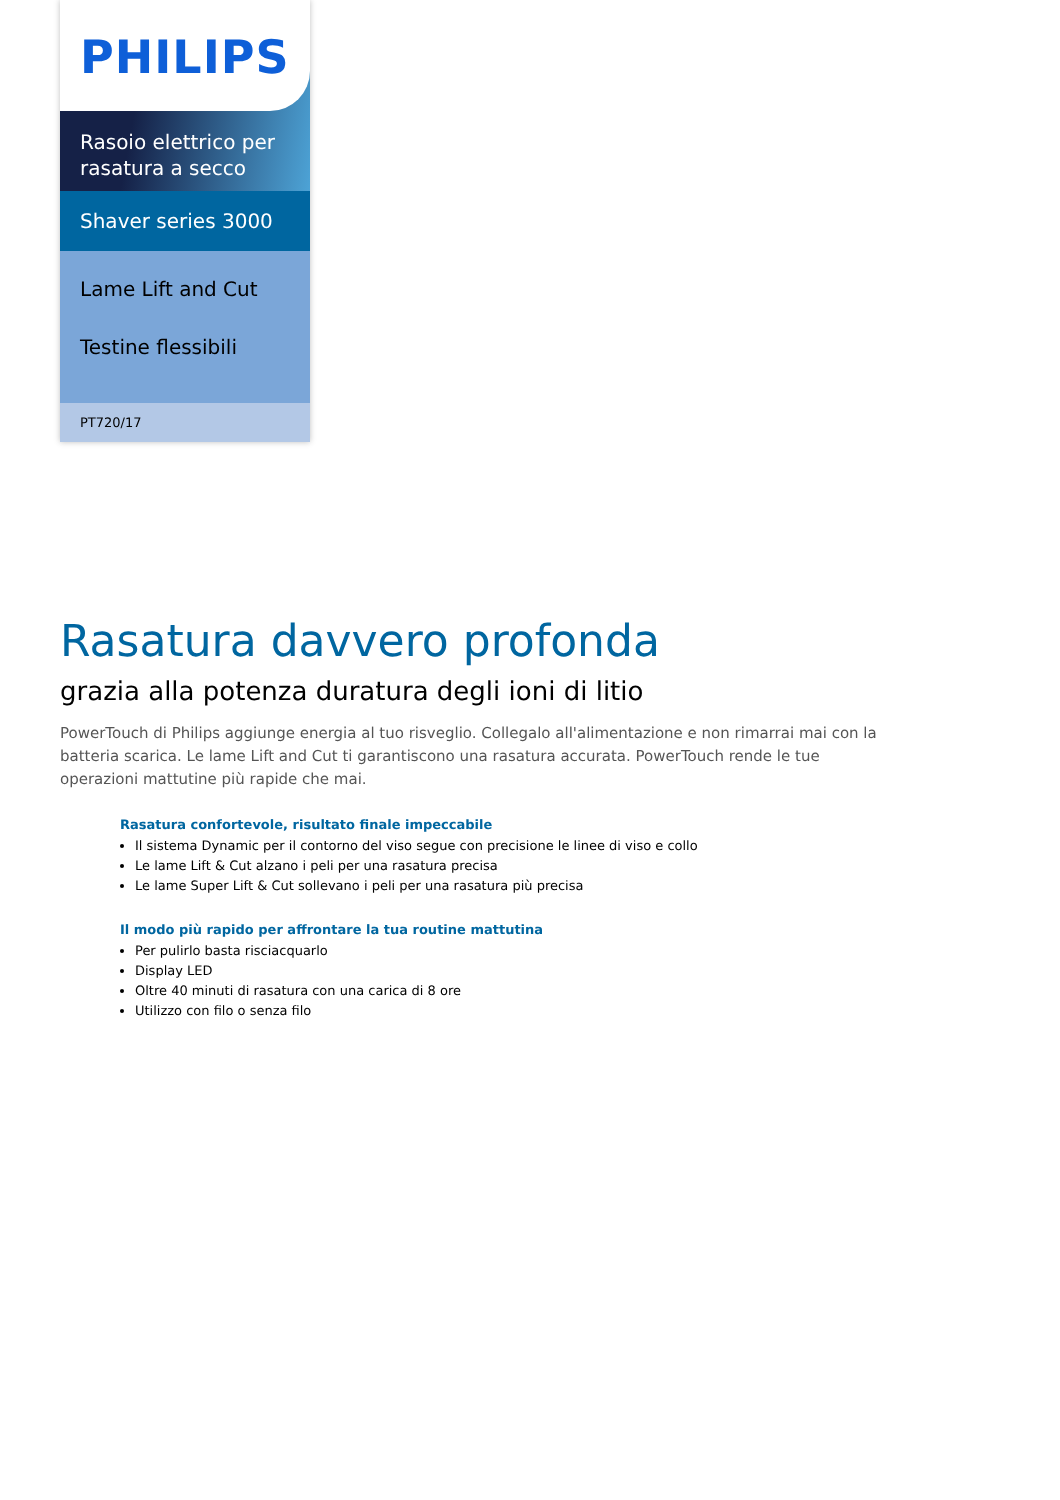PHILIPS
Rasoio elettrico per rasatura a secco
Shaver series 3000
Lame Lift and Cut
Testine flessibili
PT720/17
Rasatura davvero profonda
grazia alla potenza duratura degli ioni di litio
PowerTouch di Philips aggiunge energia al tuo risveglio. Collegalo all'alimentazione e non rimarrai mai con la batteria scarica. Le lame Lift and Cut ti garantiscono una rasatura accurata. PowerTouch rende le tue operazioni mattutine più rapide che mai.
Rasatura confortevole, risultato finale impeccabile
Il sistema Dynamic per il contorno del viso segue con precisione le linee di viso e collo
Le lame Lift & Cut alzano i peli per una rasatura precisa
Le lame Super Lift & Cut sollevano i peli per una rasatura più precisa
Il modo più rapido per affrontare la tua routine mattutina
Per pulirlo basta risciacquarlo
Display LED
Oltre 40 minuti di rasatura con una carica di 8 ore
Utilizzo con filo o senza filo